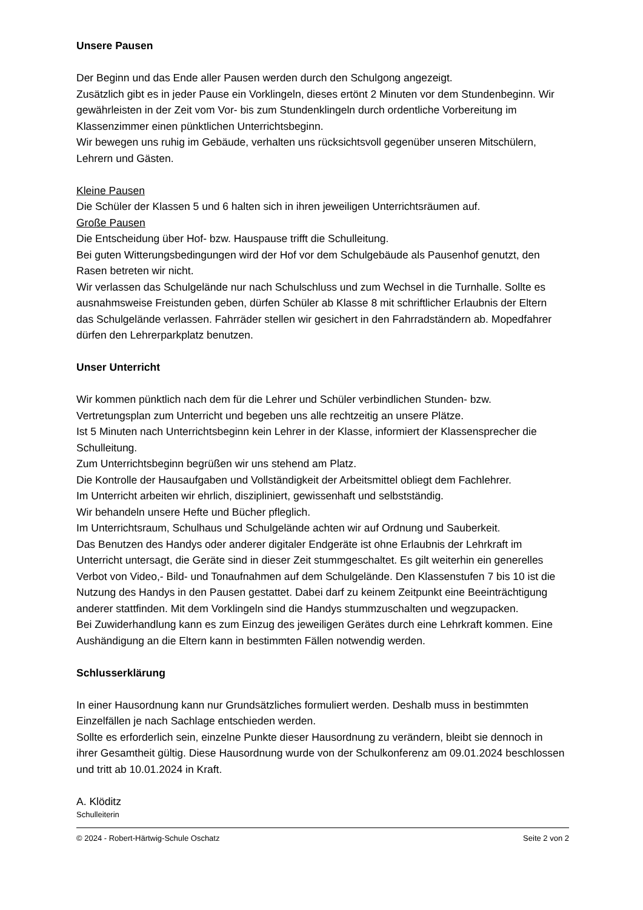Unsere Pausen
Der Beginn und das Ende aller Pausen werden durch den Schulgong angezeigt.
Zusätzlich gibt es in jeder Pause ein Vorklingeln, dieses ertönt 2 Minuten vor dem Stundenbeginn. Wir gewährleisten in der Zeit vom Vor- bis zum Stundenklingeln durch ordentliche Vorbereitung im Klassenzimmer einen pünktlichen Unterrichtsbeginn.
Wir bewegen uns ruhig im Gebäude, verhalten uns rücksichtsvoll gegenüber unseren Mitschülern, Lehrern und Gästen.
Kleine Pausen
Die Schüler der Klassen 5 und 6 halten sich in ihren jeweiligen Unterrichtsräumen auf.
Große Pausen
Die Entscheidung über Hof- bzw. Hauspause trifft die Schulleitung.
Bei guten Witterungsbedingungen wird der Hof vor dem Schulgebäude als Pausenhof genutzt, den Rasen betreten wir nicht.
Wir verlassen das Schulgelände nur nach Schulschluss und zum Wechsel in die Turnhalle. Sollte es ausnahmsweise Freistunden geben, dürfen Schüler ab Klasse 8 mit schriftlicher Erlaubnis der Eltern das Schulgelände verlassen. Fahrräder stellen wir gesichert in den Fahrradständern ab. Mopedfahrer dürfen den Lehrerparkplatz benutzen.
Unser Unterricht
Wir kommen pünktlich nach dem für die Lehrer und Schüler verbindlichen Stunden- bzw. Vertretungsplan zum Unterricht und begeben uns alle rechtzeitig an unsere Plätze.
Ist 5 Minuten nach Unterrichtsbeginn kein Lehrer in der Klasse, informiert der Klassensprecher die Schulleitung.
Zum Unterrichtsbeginn begrüßen wir uns stehend am Platz.
Die Kontrolle der Hausaufgaben und Vollständigkeit der Arbeitsmittel obliegt dem Fachlehrer.
Im Unterricht arbeiten wir ehrlich, diszipliniert, gewissenhaft und selbstständig.
Wir behandeln unsere Hefte und Bücher pfleglich.
Im Unterrichtsraum, Schulhaus und Schulgelände achten wir auf Ordnung und Sauberkeit.
Das Benutzen des Handys oder anderer digitaler Endgeräte ist ohne Erlaubnis der Lehrkraft im Unterricht untersagt, die Geräte sind in dieser Zeit stummgeschaltet. Es gilt weiterhin ein generelles Verbot von Video,- Bild- und Tonaufnahmen auf dem Schulgelände. Den Klassenstufen 7 bis 10 ist die Nutzung des Handys in den Pausen gestattet. Dabei darf zu keinem Zeitpunkt eine Beeinträchtigung anderer stattfinden. Mit dem Vorklingeln sind die Handys stummzuschalten und wegzupacken.
Bei Zuwiderhandlung kann es zum Einzug des jeweiligen Gerätes durch eine Lehrkraft kommen. Eine Aushändigung an die Eltern kann in bestimmten Fällen notwendig werden.
Schlusserklärung
In einer Hausordnung kann nur Grundsätzliches formuliert werden. Deshalb muss in bestimmten Einzelfällen je nach Sachlage entschieden werden.
Sollte es erforderlich sein, einzelne Punkte dieser Hausordnung zu verändern, bleibt sie dennoch in ihrer Gesamtheit gültig. Diese Hausordnung wurde von der Schulkonferenz am 09.01.2024 beschlossen und tritt ab 10.01.2024 in Kraft.
A. Klöditz
Schulleiterin
© 2024 - Robert-Härtwig-Schule Oschatz Seite 2 von 2